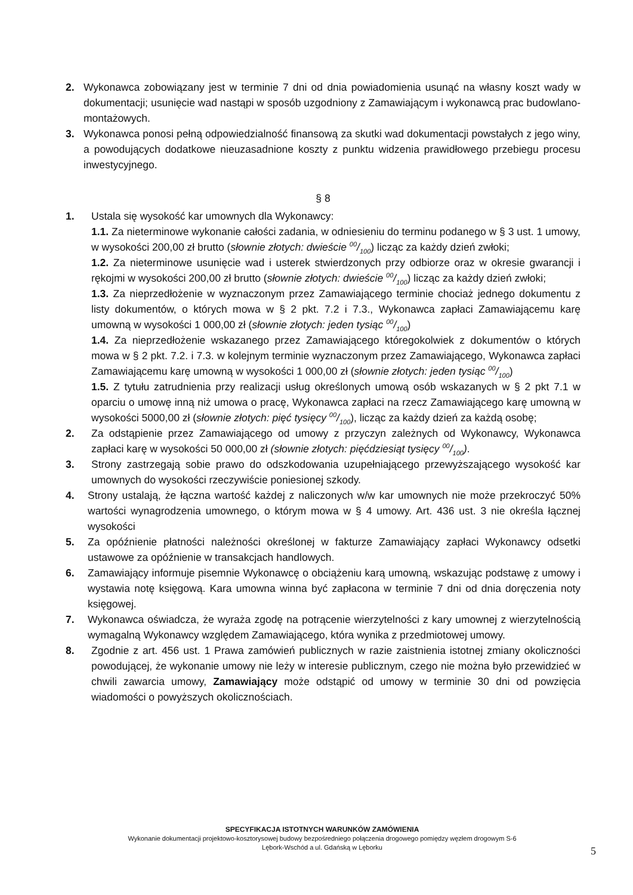2. Wykonawca zobowiązany jest w terminie 7 dni od dnia powiadomienia usunąć na własny koszt wady w dokumentacji; usunięcie wad nastąpi w sposób uzgodniony z Zamawiającym i wykonawcą prac budowlano-montażowych.
3. Wykonawca ponosi pełną odpowiedzialność finansową za skutki wad dokumentacji powstałych z jego winy, a powodujących dodatkowe nieuzasadnione koszty z punktu widzenia prawidłowego przebiegu procesu inwestycyjnego.
§ 8
1. Ustala się wysokość kar umownych dla Wykonawcy:
1.1. Za nieterminowe wykonanie całości zadania, w odniesieniu do terminu podanego w § 3 ust. 1 umowy, w wysokości 200,00 zł brutto (słownie złotych: dwieście 00/100) licząc za każdy dzień zwłoki;
1.2. Za nieterminowe usunięcie wad i usterek stwierdzonych przy odbiorze oraz w okresie gwarancji i rękojmi w wysokości 200,00 zł brutto (słownie złotych: dwieście 00/100) licząc za każdy dzień zwłoki;
1.3. Za nieprzedłożenie w wyznaczonym przez Zamawiającego terminie chociaż jednego dokumentu z listy dokumentów, o których mowa w § 2 pkt. 7.2 i 7.3., Wykonawca zapłaci Zamawiającemu karę umowną w wysokości 1 000,00 zł (słownie złotych: jeden tysiąc 00/100)
1.4. Za nieprzedłożenie wskazanego przez Zamawiającego któregokolwiek z dokumentów o których mowa w § 2 pkt. 7.2. i 7.3. w kolejnym terminie wyznaczonym przez Zamawiającego, Wykonawca zapłaci Zamawiającemu karę umowną w wysokości 1 000,00 zł (słownie złotych: jeden tysiąc 00/100)
1.5. Z tytułu zatrudnienia przy realizacji usług określonych umową osób wskazanych w § 2 pkt 7.1 w oparciu o umowę inną niż umowa o pracę, Wykonawca zapłaci na rzecz Zamawiającego karę umowną w wysokości 5000,00 zł (słownie złotych: pięć tysięcy 00/100), licząc za każdy dzień za każdą osobę;
2. Za odstąpienie przez Zamawiającego od umowy z przyczyn zależnych od Wykonawcy, Wykonawca zapłaci karę w wysokości 50 000,00 zł (słownie złotych: pięćdziesiąt tysięcy 00/100).
3. Strony zastrzegają sobie prawo do odszkodowania uzupełniającego przewyższającego wysokość kar umownych do wysokości rzeczywiście poniesionej szkody.
4. Strony ustalają, że łączna wartość każdej z naliczonych w/w kar umownych nie może przekroczyć 50% wartości wynagrodzenia umownego, o którym mowa w § 4 umowy. Art. 436 ust. 3 nie określa łącznej wysokości
5. Za opóźnienie płatności należności określonej w fakturze Zamawiający zapłaci Wykonawcy odsetki ustawowe za opóźnienie w transakcjach handlowych.
6. Zamawiający informuje pisemnie Wykonawcę o obciążeniu karą umowną, wskazując podstawę z umowy i wystawia notę księgową. Kara umowna winna być zapłacona w terminie 7 dni od dnia doręczenia noty księgowej.
7. Wykonawca oświadcza, że wyraża zgodę na potrącenie wierzytelności z kary umownej z wierzytelnością wymagalną Wykonawcy względem Zamawiającego, która wynika z przedmiotowej umowy.
8. Zgodnie z art. 456 ust. 1 Prawa zamówień publicznych w razie zaistnienia istotnej zmiany okoliczności powodującej, że wykonanie umowy nie leży w interesie publicznym, czego nie można było przewidzieć w chwili zawarcia umowy, Zamawiający może odstąpić od umowy w terminie 30 dni od powzięcia wiadomości o powyższych okolicznościach.
SPECYFIKACJA ISTOTNYCH WARUNKÓW ZAMÓWIENIA
Wykonanie dokumentacji projektowo-kosztorysowej budowy bezpośredniego połączenia drogowego pomiędzy węzłem drogowym S-6
Lębork-Wschód a ul. Gdańską w Lęborku
5